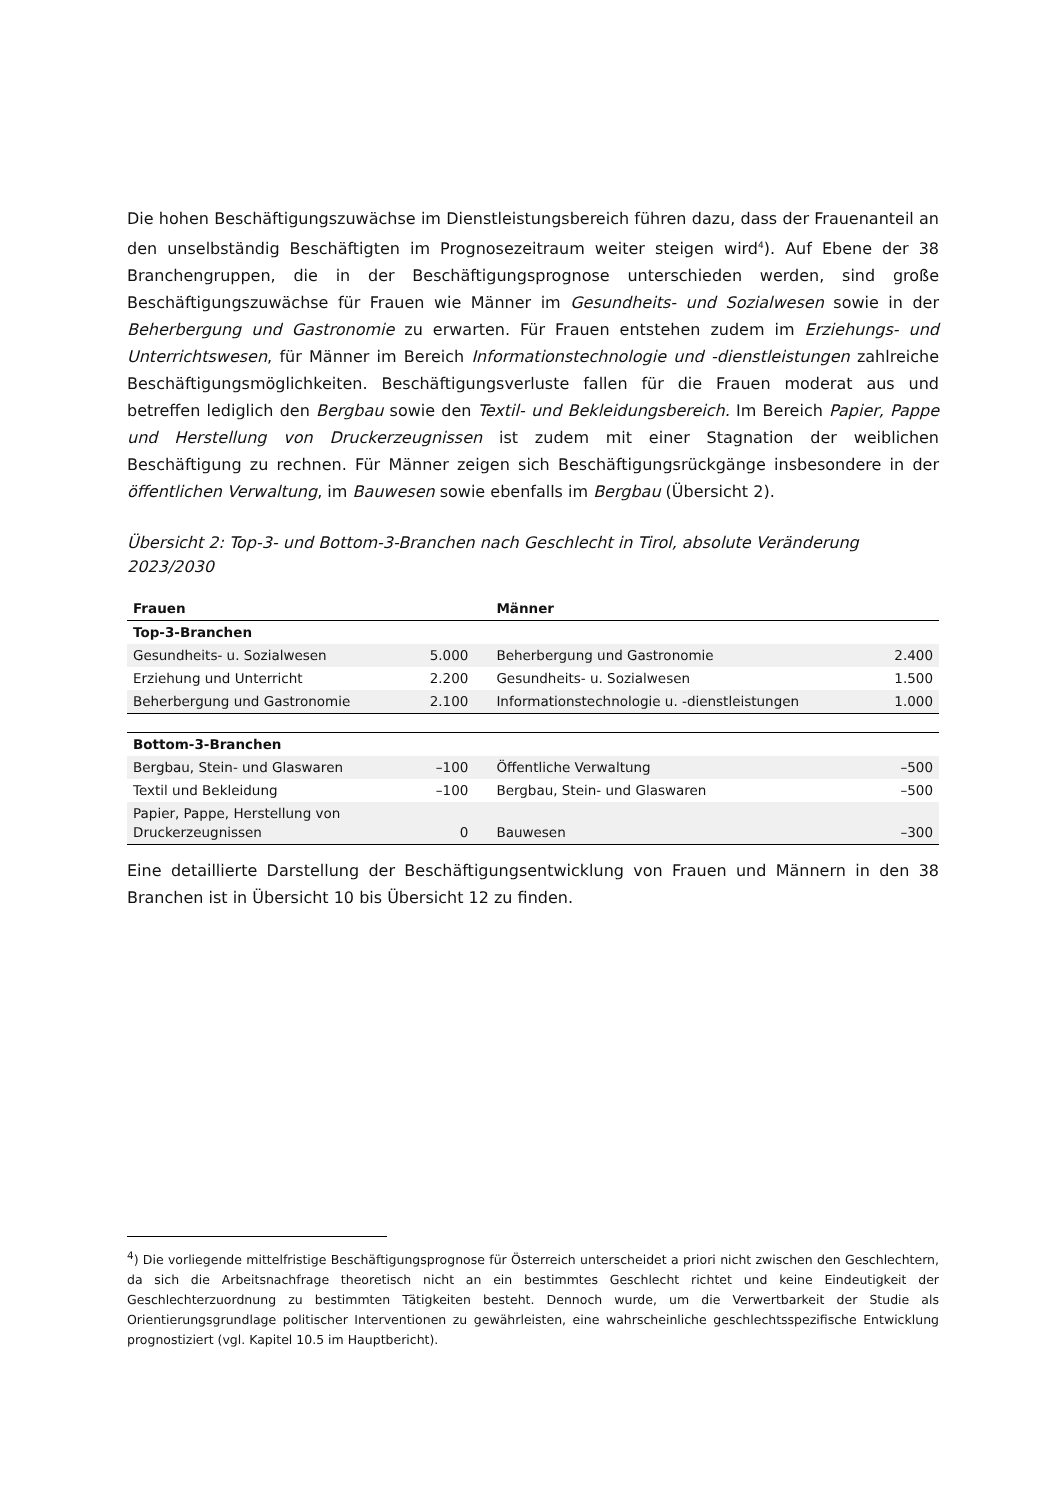Die hohen Beschäftigungszuwächse im Dienstleistungsbereich führen dazu, dass der Frauenanteil an den unselbständig Beschäftigten im Prognosezeitraum weiter steigen wird<sup>4</sup>). Auf Ebene der 38 Branchengruppen, die in der Beschäftigungsprognose unterschieden werden, sind große Beschäftigungszuwächse für Frauen wie Männer im Gesundheits- und Sozialwesen sowie in der Beherbergung und Gastronomie zu erwarten. Für Frauen entstehen zudem im Erziehungs- und Unterrichtswesen, für Männer im Bereich Informationstechnologie und -dienstleistungen zahlreiche Beschäftigungsmöglichkeiten. Beschäftigungsverluste fallen für die Frauen moderat aus und betreffen lediglich den Bergbau sowie den Textil- und Bekleidungsbereich. Im Bereich Papier, Pappe und Herstellung von Druckerzeugnissen ist zudem mit einer Stagnation der weiblichen Beschäftigung zu rechnen. Für Männer zeigen sich Beschäftigungsrückgänge insbesondere in der öffentlichen Verwaltung, im Bauwesen sowie ebenfalls im Bergbau (Übersicht 2).
Übersicht 2: Top-3- und Bottom-3-Branchen nach Geschlecht in Tirol, absolute Veränderung 2023/2030
| Frauen | | Männer | |
| --- | --- | --- | --- |
| Top-3-Branchen | | | |
| Gesundheits- u. Sozialwesen | 5.000 | Beherbergung und Gastronomie | 2.400 |
| Erziehung und Unterricht | 2.200 | Gesundheits- u. Sozialwesen | 1.500 |
| Beherbergung und Gastronomie | 2.100 | Informationstechnologie u. -dienstleistungen | 1.000 |
| Bottom-3-Branchen | | | |
| Bergbau, Stein- und Glaswaren | –100 | Öffentliche Verwaltung | –500 |
| Textil und Bekleidung | –100 | Bergbau, Stein- und Glaswaren | –500 |
| Papier, Pappe, Herstellung von Druckerzeugnissen | 0 | Bauwesen | –300 |
Eine detaillierte Darstellung der Beschäftigungsentwicklung von Frauen und Männern in den 38 Branchen ist in Übersicht 10 bis Übersicht 12 zu finden.
<sup>4</sup>) Die vorliegende mittelfristige Beschäftigungsprognose für Österreich unterscheidet a priori nicht zwischen den Geschlechtern, da sich die Arbeitsnachfrage theoretisch nicht an ein bestimmtes Geschlecht richtet und keine Eindeutigkeit der Geschlechterzuordnung zu bestimmten Tätigkeiten besteht. Dennoch wurde, um die Verwertbarkeit der Studie als Orientierungsgrundlage politischer Interventionen zu gewährleisten, eine wahrscheinliche geschlechtsspezifische Entwicklung prognostiziert (vgl. Kapitel 10.5 im Hauptbericht).